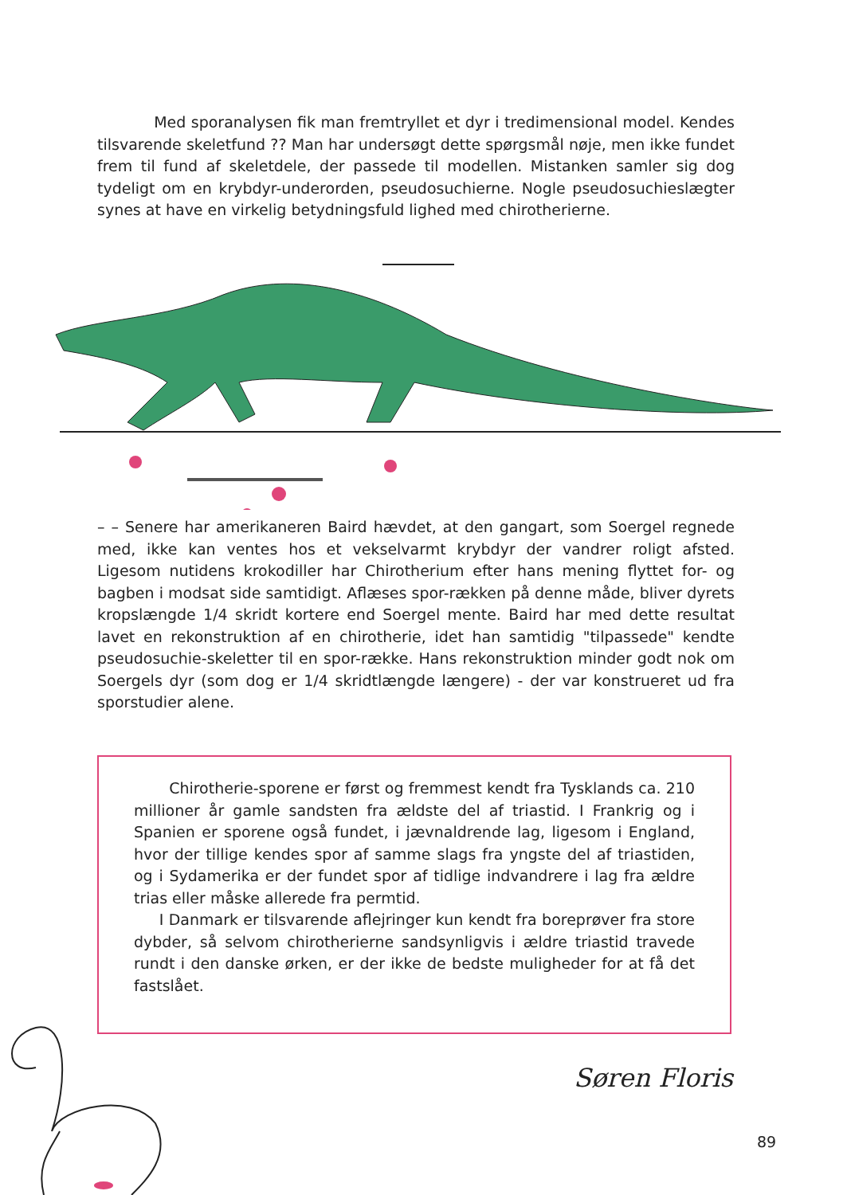Med sporanalysen fik man fremtryllet et dyr i tredimensional model. Kendes tilsvarende skeletfund ?? Man har undersøgt dette spørgsmål nøje, men ikke fundet frem til fund af skeletdele, der passede til modellen. Mistanken samler sig dog tydeligt om en krybdyr-underorden, pseudosuchierne. Nogle pseudosuchieslægter synes at have en virkelig betydningsfuld lighed med chirotherierne.
– – Senere har amerikaneren Baird hævdet, at den gangart, som Soergel regnede med, ikke kan ventes hos et vekselvarmt krybdyr der vandrer roligt afsted. Ligesom nutidens krokodiller har Chirotherium efter hans mening flyttet for- og bagben i modsat side samtidigt. Aflæses spor-rækken på denne måde, bliver dyrets kropslængde 1/4 skridt kortere end Soergel mente. Baird har med dette resultat lavet en rekonstruktion af en chirotherie, idet han samtidig "tilpassede" kendte pseudosuchie-skeletter til en spor-række. Hans rekonstruktion minder godt nok om Soergels dyr (som dog er 1/4 skridtlængde længere) - der var konstrueret ud fra sporstudier alene.
Chirotherie-sporene er først og fremmest kendt fra Tysklands ca. 210 millioner år gamle sandsten fra ældste del af triastid. I Frankrig og i Spanien er sporene også fundet, i jævnaldrende lag, ligesom i England, hvor der tillige kendes spor af samme slags fra yngste del af triastiden, og i Sydamerika er der fundet spor af tidlige indvandrere i lag fra ældre trias eller måske allerede fra permtid.
I Danmark er tilsvarende aflejringer kun kendt fra boreprøver fra store dybder, så selvom chirotherierne sandsynligvis i ældre triastid travede rundt i den danske ørken, er der ikke de bedste muligheder for at få det fastslået.
Søren Floris
89